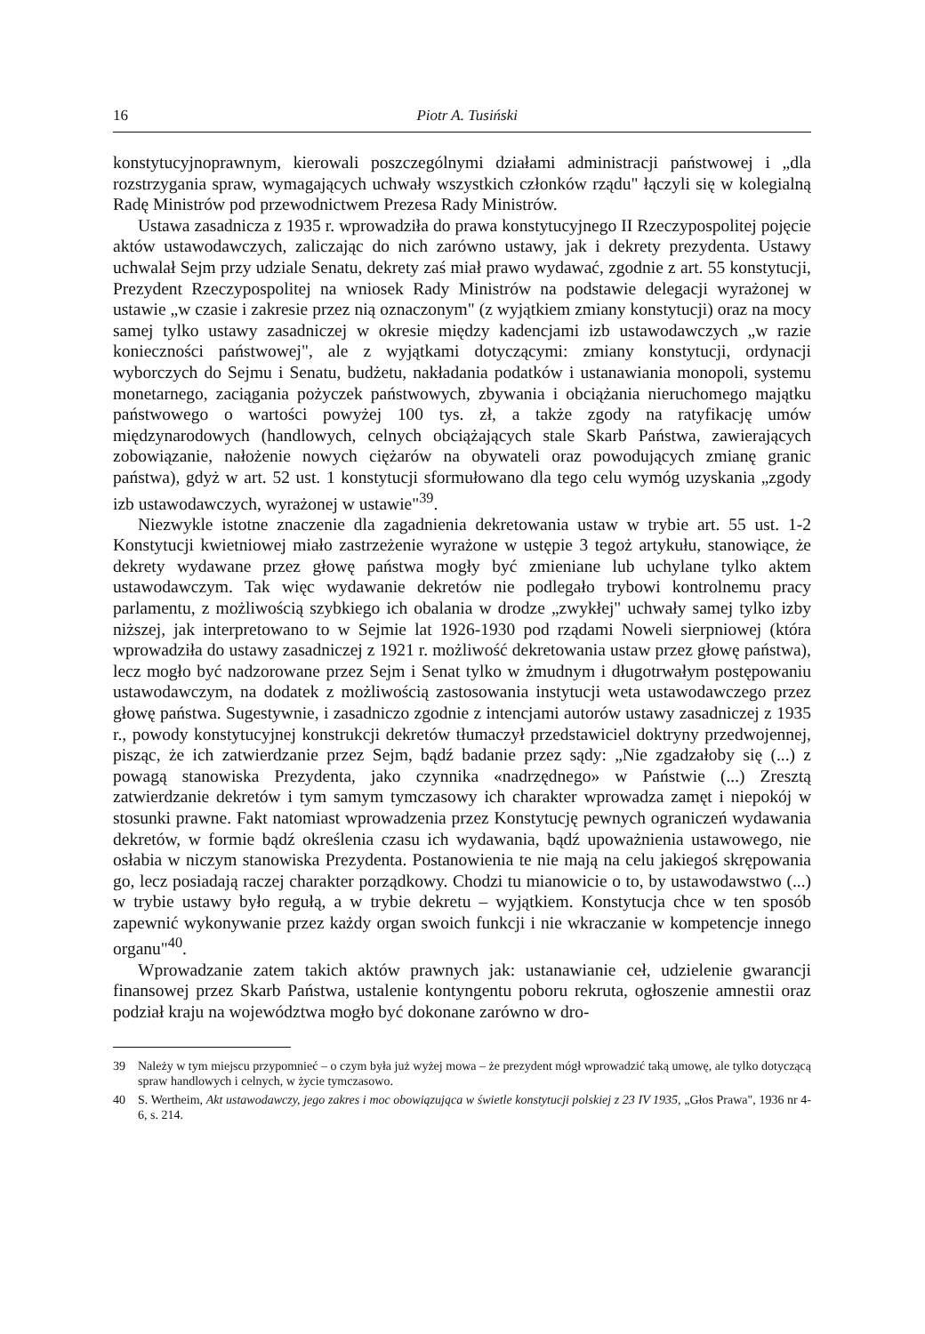16 Piotr A. Tusiński
konstytucyjnoprawnym, kierowali poszczególnymi działami administracji państwowej i „dla rozstrzygania spraw, wymagających uchwały wszystkich członków rządu" łączyli się w kolegialną Radę Ministrów pod przewodnictwem Prezesa Rady Ministrów.
Ustawa zasadnicza z 1935 r. wprowadziła do prawa konstytucyjnego II Rzeczypospolitej pojęcie aktów ustawodawczych, zaliczając do nich zarówno ustawy, jak i dekrety prezydenta. Ustawy uchwalał Sejm przy udziale Senatu, dekrety zaś miał prawo wydawać, zgodnie z art. 55 konstytucji, Prezydent Rzeczypospolitej na wniosek Rady Ministrów na podstawie delegacji wyrażonej w ustawie „w czasie i zakresie przez nią oznaczonym" (z wyjątkiem zmiany konstytucji) oraz na mocy samej tylko ustawy zasadniczej w okresie między kadencjami izb ustawodawczych „w razie konieczności państwowej", ale z wyjątkami dotyczącymi: zmiany konstytucji, ordynacji wyborczych do Sejmu i Senatu, budżetu, nakładania podatków i ustanawiania monopoli, systemu monetarnego, zaciągania pożyczek państwowych, zbywania i obciążania nieruchomego majątku państwowego o wartości powyżej 100 tys. zł, a także zgody na ratyfikację umów międzynarodowych (handlowych, celnych obciążających stale Skarb Państwa, zawierających zobowiązanie, nałożenie nowych ciężarów na obywateli oraz powodujących zmianę granic państwa), gdyż w art. 52 ust. 1 konstytucji sformułowano dla tego celu wymóg uzyskania „zgody izb ustawodawczych, wyrażonej w ustawie"<sup>39</sup>.
Niezwykle istotne znaczenie dla zagadnienia dekretowania ustaw w trybie art. 55 ust. 1-2 Konstytucji kwietniowej miało zastrzeżenie wyrażone w ustępie 3 tegoż artykułu, stanowiące, że dekrety wydawane przez głowę państwa mogły być zmieniane lub uchylane tylko aktem ustawodawczym. Tak więc wydawanie dekretów nie podlegało trybowi kontrolnemu pracy parlamentu, z możliwością szybkiego ich obalania w drodze „zwykłej" uchwały samej tylko izby niższej, jak interpretowano to w Sejmie lat 1926-1930 pod rządami Noweli sierpniowej (która wprowadziła do ustawy zasadniczej z 1921 r. możliwość dekretowania ustaw przez głowę państwa), lecz mogło być nadzorowane przez Sejm i Senat tylko w żmudnym i długotrwałym postępowaniu ustawodawczym, na dodatek z możliwością zastosowania instytucji weta ustawodawczego przez głowę państwa. Sugestywnie, i zasadniczo zgodnie z intencjami autorów ustawy zasadniczej z 1935 r., powody konstytucyjnej konstrukcji dekretów tłumaczył przedstawiciel doktryny przedwojennej, pisząc, że ich zatwierdzanie przez Sejm, bądź badanie przez sądy: „Nie zgadzałoby się (...) z powagą stanowiska Prezydenta, jako czynnika «nadrzędnego» w Państwie (...) Zresztą zatwierdzanie dekretów i tym samym tymczasowy ich charakter wprowadza zamęt i niepokój w stosunki prawne. Fakt natomiast wprowadzenia przez Konstytucję pewnych ograniczeń wydawania dekretów, w formie bądź określenia czasu ich wydawania, bądź upoważnienia ustawowego, nie osłabia w niczym stanowiska Prezydenta. Postanowienia te nie mają na celu jakiegoś skrępowania go, lecz posiadają raczej charakter porządkowy. Chodzi tu mianowicie o to, by ustawodawstwo (...) w trybie ustawy było regułą, a w trybie dekretu – wyjątkiem. Konstytucja chce w ten sposób zapewnić wykonywanie przez każdy organ swoich funkcji i nie wkraczanie w kompetencje innego organu"<sup>40</sup>.
Wprowadzanie zatem takich aktów prawnych jak: ustanawianie ceł, udzielenie gwarancji finansowej przez Skarb Państwa, ustalenie kontyngentu poboru rekruta, ogłoszenie amnestii oraz podział kraju na województwa mogło być dokonane zarówno w dro-
39 Należy w tym miejscu przypomnieć – o czym była już wyżej mowa – że prezydent mógł wprowadzić taką umowę, ale tylko dotyczącą spraw handlowych i celnych, w życie tymczasowo.
40 S. Wertheim, Akt ustawodawczy, jego zakres i moc obowiązująca w świetle konstytucji polskiej z 23 IV 1935, „Głos Prawa", 1936 nr 4-6, s. 214.